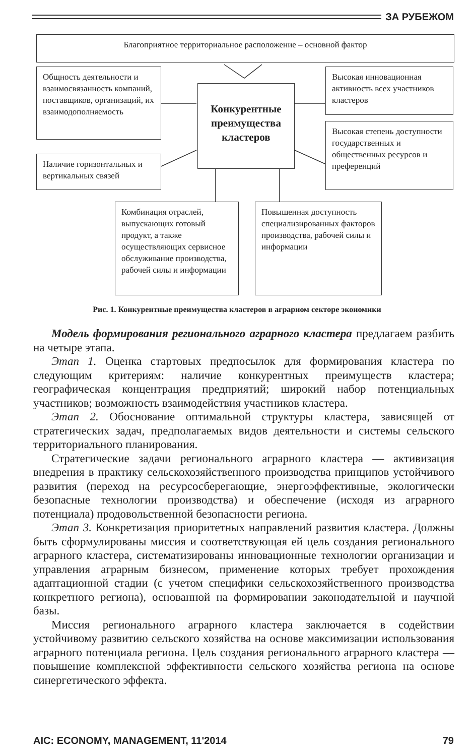ЗА РУБЕЖОМ
Благоприятное территориальное расположение – основной фактор
Общность деятельности и взаимосвязанность компаний, поставщиков, организаций, их взаимодополняемость
Конкурентные преимущества кластеров
Высокая инновационная активность всех участников кластеров
Наличие горизонтальных и вертикальных связей
Высокая степень доступности государственных и общественных ресурсов и преференций
Комбинация отраслей, выпускающих готовый продукт, а также осуществляющих сервисное обслуживание производства, рабочей силы и информации
Повышенная доступность специализированных факторов производства, рабочей силы и информации
Рис. 1. Конкурентные преимущества кластеров в аграрном секторе экономики
Модель формирования регионального аграрного кластера предлагаем разбить на четыре этапа.
Этап 1. Оценка стартовых предпосылок для формирования кластера по следующим критериям: наличие конкурентных преимуществ кластера; географическая концентрация предприятий; широкий набор потенциальных участников; возможность взаимодействия участников кластера.
Этап 2. Обоснование оптимальной структуры кластера, зависящей от стратегических задач, предполагаемых видов деятельности и системы сельского территориального планирования.
Стратегические задачи регионального аграрного кластера — активизация внедрения в практику сельскохозяйственного производства принципов устойчивого развития (переход на ресурсосберегающие, энергоэффективные, экологически безопасные технологии производства) и обеспечение (исходя из аграрного потенциала) продовольственной безопасности региона.
Этап 3. Конкретизация приоритетных направлений развития кластера. Должны быть сформулированы миссия и соответствующая ей цель создания регионального аграрного кластера, систематизированы инновационные технологии организации и управления аграрным бизнесом, применение которых требует прохождения адаптационной стадии (с учетом специфики сельскохозяйственного производства конкретного региона), основанной на формировании законодательной и научной базы.
Миссия регионального аграрного кластера заключается в содействии устойчивому развитию сельского хозяйства на основе максимизации использования аграрного потенциала региона. Цель создания регионального аграрного кластера — повышение комплексной эффективности сельского хозяйства региона на основе синергетического эффекта.
AIC: ECONOMY, MANAGEMENT, 11'2014 79